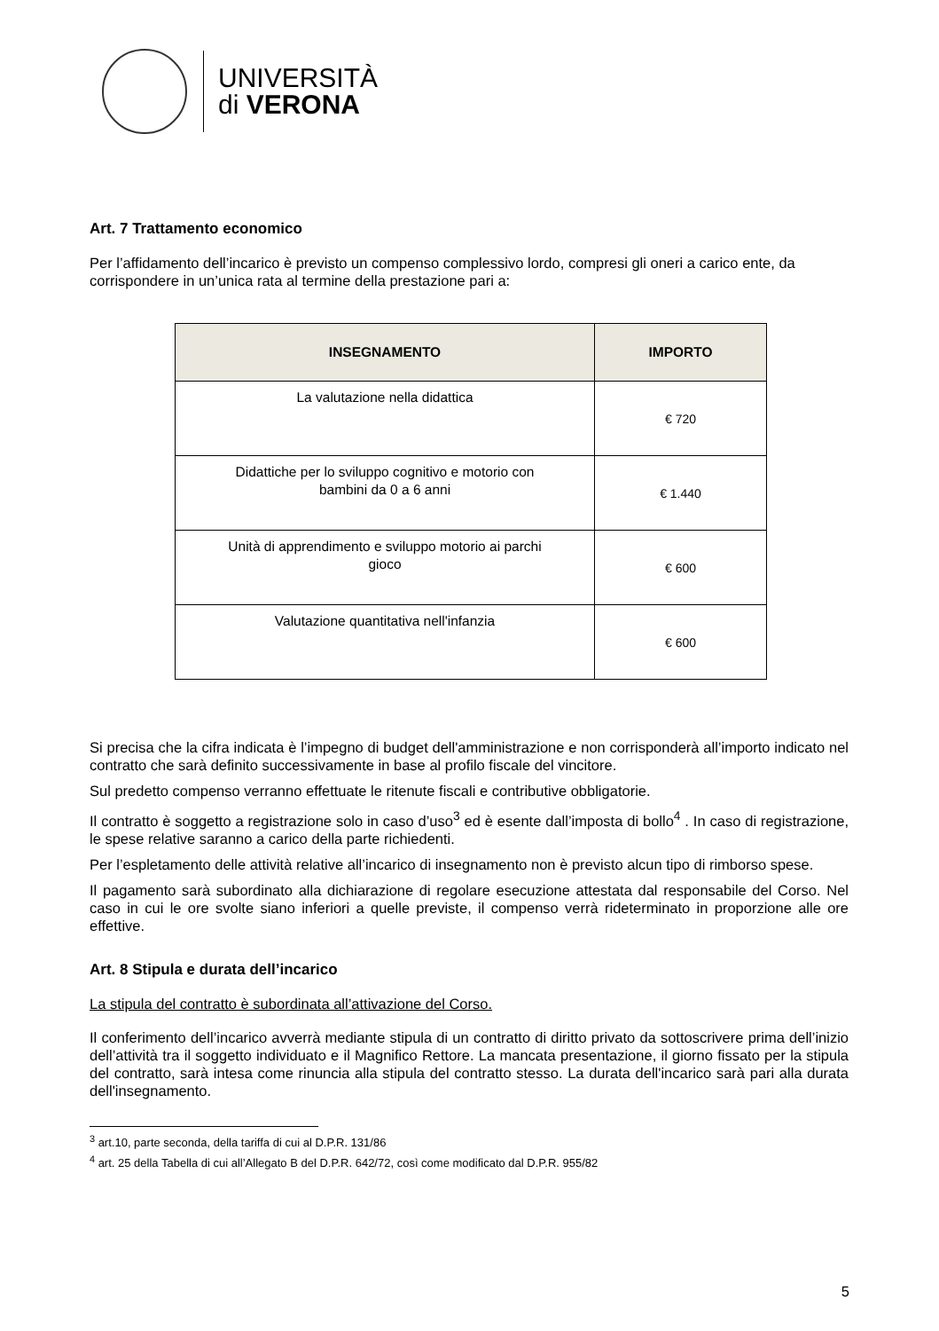UNIVERSITÀ
di VERONA
Art. 7 Trattamento economico
Per l’affidamento dell’incarico è previsto un compenso complessivo lordo, compresi gli oneri a carico ente, da corrispondere in un’unica rata al termine della prestazione pari a:
| INSEGNAMENTO | IMPORTO |
| --- | --- |
| La valutazione nella didattica | € 720 |
| Didattiche per lo sviluppo cognitivo e motorio con bambini da 0 a 6 anni | € 1.440 |
| Unità di apprendimento e sviluppo motorio ai parchi gioco | € 600 |
| Valutazione quantitativa nell'infanzia | € 600 |
Si precisa che la cifra indicata è l’impegno di budget dell'amministrazione e non corrisponderà all’importo indicato nel contratto che sarà definito successivamente in base al profilo fiscale del vincitore.
Sul predetto compenso verranno effettuate le ritenute fiscali e contributive obbligatorie.
Il contratto è soggetto a registrazione solo in caso d’uso<sup>3</sup> ed è esente dall’imposta di bollo<sup>4</sup> . In caso di registrazione, le spese relative saranno a carico della parte richiedenti.
Per l’espletamento delle attività relative all’incarico di insegnamento non è previsto alcun tipo di rimborso spese.
Il pagamento sarà subordinato alla dichiarazione di regolare esecuzione attestata dal responsabile del Corso. Nel caso in cui le ore svolte siano inferiori a quelle previste, il compenso verrà rideterminato in proporzione alle ore effettive.
Art. 8 Stipula e durata dell’incarico
La stipula del contratto è subordinata all’attivazione del Corso.
Il conferimento dell’incarico avverrà mediante stipula di un contratto di diritto privato da sottoscrivere prima dell’inizio dell’attività tra il soggetto individuato e il Magnifico Rettore. La mancata presentazione, il giorno fissato per la stipula del contratto, sarà intesa come rinuncia alla stipula del contratto stesso. La durata dell'incarico sarà pari alla durata dell'insegnamento.
<sup>3</sup> art.10, parte seconda, della tariffa di cui al D.P.R. 131/86
<sup>4</sup> art. 25 della Tabella di cui all’Allegato B del D.P.R. 642/72, così come modificato dal D.P.R. 955/82
5